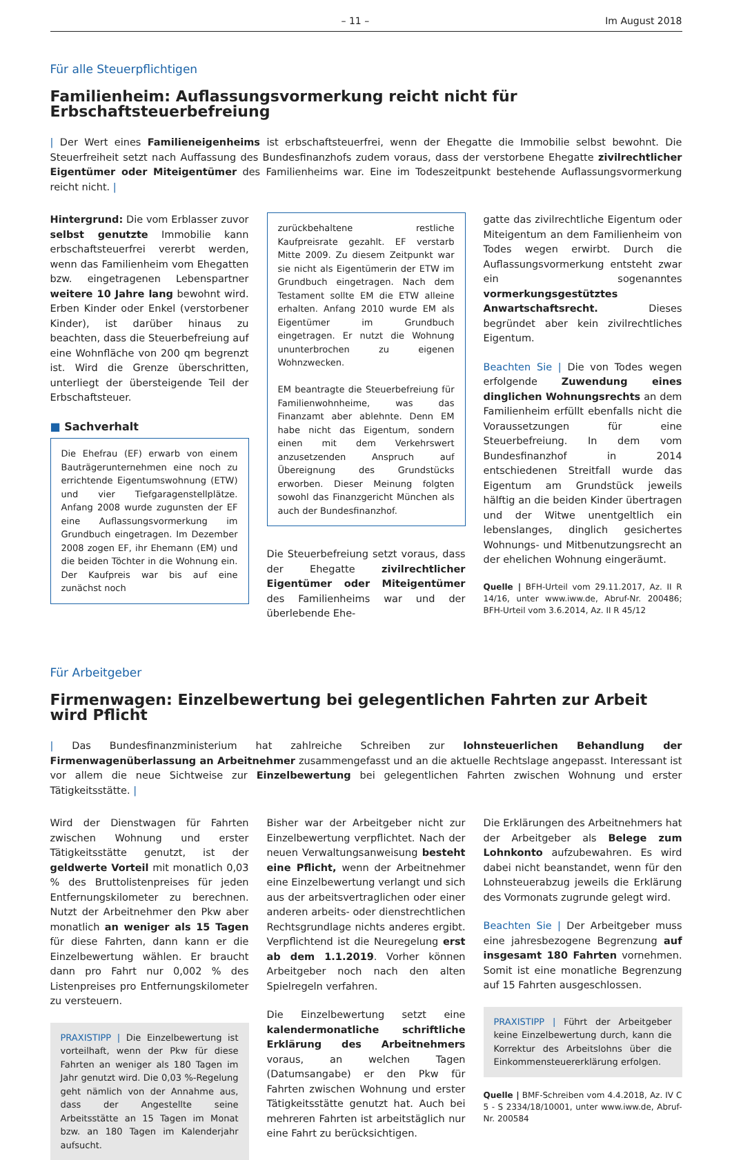– 11 – Im August 2018
Für alle Steuerpflichtigen
Familienheim: Auflassungsvormerkung reicht nicht für Erbschaftsteuerbefreiung
| Der Wert eines Familieneigenheims ist erbschaftsteuerfrei, wenn der Ehegatte die Immobilie selbst bewohnt. Die Steuerfreiheit setzt nach Auffassung des Bundesfinanzhofs zudem voraus, dass der verstorbene Ehegatte zivilrechtlicher Eigentümer oder Miteigentümer des Familienheims war. Eine im Todeszeitpunkt bestehende Auflassungsvormerkung reicht nicht. |
Hintergrund: Die vom Erblasser zuvor selbst genutzte Immobilie kann erbschaftsteuerfrei vererbt werden, wenn das Familienheim vom Ehegatten bzw. eingetragenen Lebenspartner weitere 10 Jahre lang bewohnt wird. Erben Kinder oder Enkel (verstorbener Kinder), ist darüber hinaus zu beachten, dass die Steuerbefreiung auf eine Wohnfläche von 200 qm begrenzt ist. Wird die Grenze überschritten, unterliegt der übersteigende Teil der Erbschaftsteuer.
■ Sachverhalt
Die Ehefrau (EF) erwarb von einem Bauträgerunternehmen eine noch zu errichtende Eigentumswohnung (ETW) und vier Tiefgaragenstellplätze. Anfang 2008 wurde zugunsten der EF eine Auflassungsvormerkung im Grundbuch eingetragen. Im Dezember 2008 zogen EF, ihr Ehemann (EM) und die beiden Töchter in die Wohnung ein. Der Kaufpreis war bis auf eine zunächst noch
zurückbehaltene restliche Kaufpreisrate gezahlt. EF verstarb Mitte 2009. Zu diesem Zeitpunkt war sie nicht als Eigentümerin der ETW im Grundbuch eingetragen. Nach dem Testament sollte EM die ETW alleine erhalten. Anfang 2010 wurde EM als Eigentümer im Grundbuch eingetragen. Er nutzt die Wohnung ununterbrochen zu eigenen Wohnzwecken.
EM beantragte die Steuerbefreiung für Familienwohnheime, was das Finanzamt aber ablehnte. Denn EM habe nicht das Eigentum, sondern einen mit dem Verkehrswert anzusetzenden Anspruch auf Übereignung des Grundstücks erworben. Dieser Meinung folgten sowohl das Finanzgericht München als auch der Bundesfinanzhof.
Die Steuerbefreiung setzt voraus, dass der Ehegatte zivilrechtlicher Eigentümer oder Miteigentümer des Familienheims war und der überlebende Ehe-
gatte das zivilrechtliche Eigentum oder Miteigentum an dem Familienheim von Todes wegen erwirbt. Durch die Auflassungsvormerkung entsteht zwar ein sogenanntes vormerkungsgestütztes Anwartschaftsrecht. Dieses begründet aber kein zivilrechtliches Eigentum.
Beachten Sie | Die von Todes wegen erfolgende Zuwendung eines dinglichen Wohnungsrechts an dem Familienheim erfüllt ebenfalls nicht die Voraussetzungen für eine Steuerbefreiung. In dem vom Bundesfinanzhof in 2014 entschiedenen Streitfall wurde das Eigentum am Grundstück jeweils hälftig an die beiden Kinder übertragen und der Witwe unentgeltlich ein lebenslanges, dinglich gesichertes Wohnungs- und Mitbenutzungsrecht an der ehelichen Wohnung eingeräumt.
Quelle | BFH-Urteil vom 29.11.2017, Az. II R 14/16, unter www.iww.de, Abruf-Nr. 200486; BFH-Urteil vom 3.6.2014, Az. II R 45/12
Für Arbeitgeber
Firmenwagen: Einzelbewertung bei gelegentlichen Fahrten zur Arbeit wird Pflicht
| Das Bundesfinanzministerium hat zahlreiche Schreiben zur lohnsteuerlichen Behandlung der Firmenwagenüberlassung an Arbeitnehmer zusammengefasst und an die aktuelle Rechtslage angepasst. Interessant ist vor allem die neue Sichtweise zur Einzelbewertung bei gelegentlichen Fahrten zwischen Wohnung und erster Tätigkeitsstätte. |
Wird der Dienstwagen für Fahrten zwischen Wohnung und erster Tätigkeitsstätte genutzt, ist der geldwerte Vorteil mit monatlich 0,03 % des Bruttolistenpreises für jeden Entfernungskilometer zu berechnen. Nutzt der Arbeitnehmer den Pkw aber monatlich an weniger als 15 Tagen für diese Fahrten, dann kann er die Einzelbewertung wählen. Er braucht dann pro Fahrt nur 0,002 % des Listenpreises pro Entfernungskilometer zu versteuern.
PRAXISTIPP | Die Einzelbewertung ist vorteilhaft, wenn der Pkw für diese Fahrten an weniger als 180 Tagen im Jahr genutzt wird. Die 0,03 %-Regelung geht nämlich von der Annahme aus, dass der Angestellte seine Arbeitsstätte an 15 Tagen im Monat bzw. an 180 Tagen im Kalenderjahr aufsucht.
Bisher war der Arbeitgeber nicht zur Einzelbewertung verpflichtet. Nach der neuen Verwaltungsanweisung besteht eine Pflicht, wenn der Arbeitnehmer eine Einzelbewertung verlangt und sich aus der arbeitsvertraglichen oder einer anderen arbeits- oder dienstrechtlichen Rechtsgrundlage nichts anderes ergibt. Verpflichtend ist die Neuregelung erst ab dem 1.1.2019. Vorher können Arbeitgeber noch nach den alten Spielregeln verfahren.
Die Einzelbewertung setzt eine kalendermonatliche schriftliche Erklärung des Arbeitnehmers voraus, an welchen Tagen (Datumsangabe) er den Pkw für Fahrten zwischen Wohnung und erster Tätigkeitsstätte genutzt hat. Auch bei mehreren Fahrten ist arbeitstäglich nur eine Fahrt zu berücksichtigen.
Die Erklärungen des Arbeitnehmers hat der Arbeitgeber als Belege zum Lohnkonto aufzubewahren. Es wird dabei nicht beanstandet, wenn für den Lohnsteuerabzug jeweils die Erklärung des Vormonats zugrunde gelegt wird.
Beachten Sie | Der Arbeitgeber muss eine jahresbezogene Begrenzung auf insgesamt 180 Fahrten vornehmen. Somit ist eine monatliche Begrenzung auf 15 Fahrten ausgeschlossen.
PRAXISTIPP | Führt der Arbeitgeber keine Einzelbewertung durch, kann die Korrektur des Arbeitslohns über die Einkommensteuererklärung erfolgen.
Quelle | BMF-Schreiben vom 4.4.2018, Az. IV C 5 - S 2334/18/10001, unter www.iww.de, Abruf-Nr. 200584